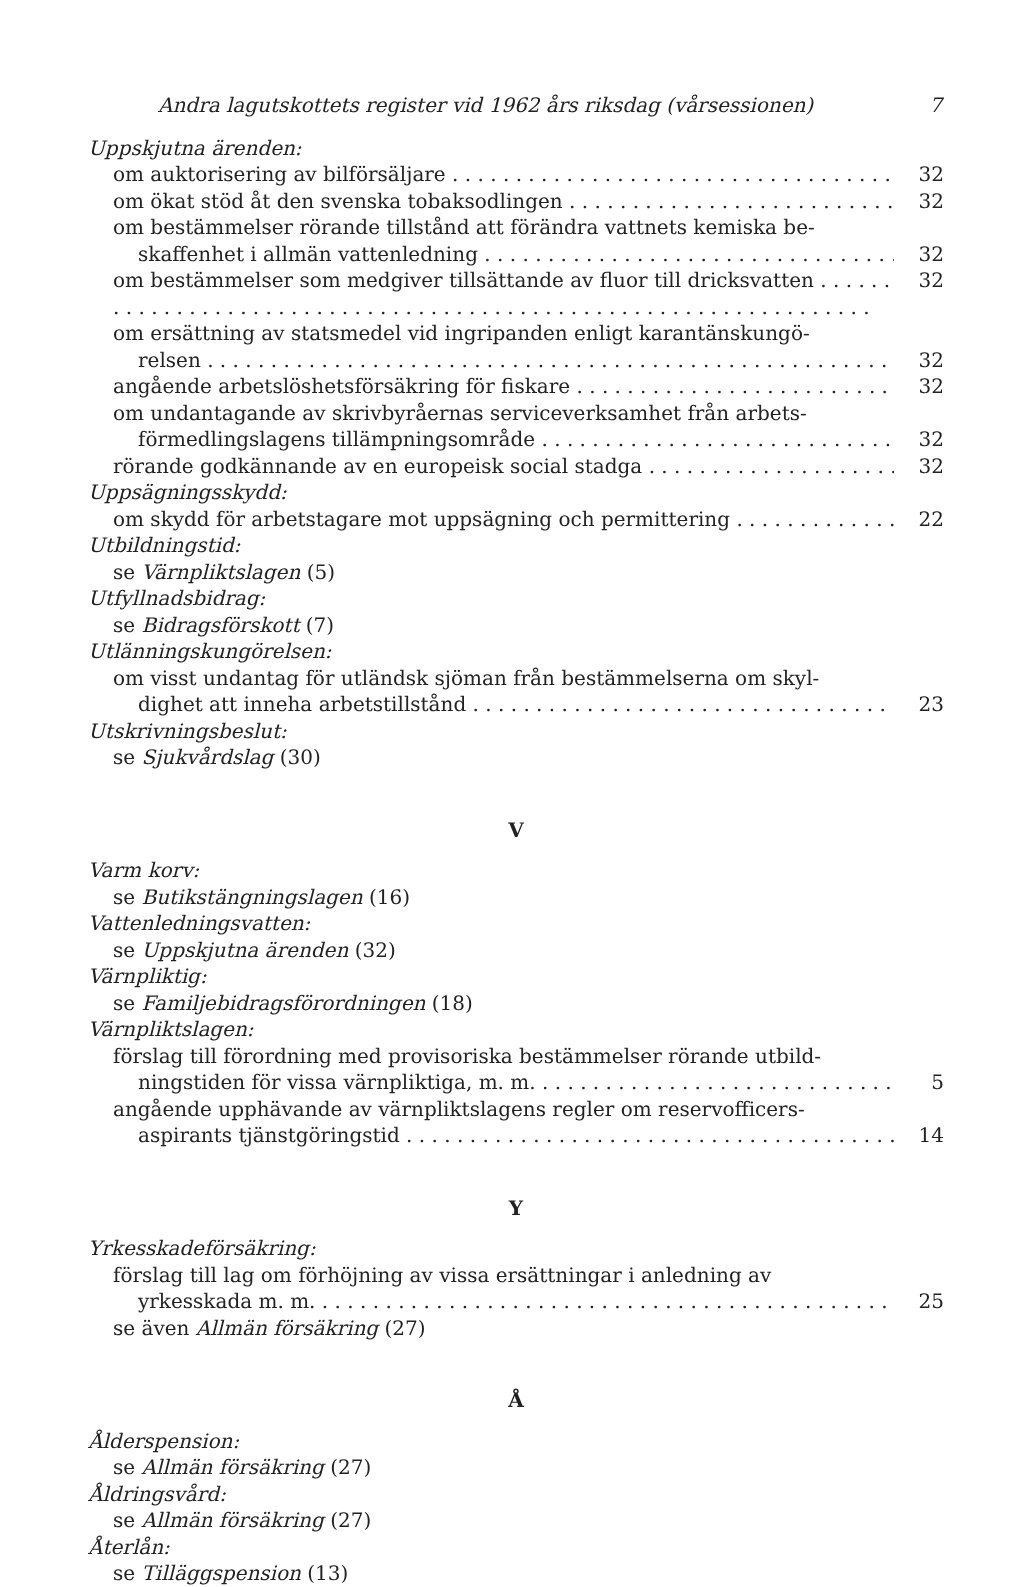Andra lagutskottets register vid 1962 års riksdag (vårsessionen) 7
Uppskjutna ärenden:
om auktorisering av bilförsäljare 32
om ökat stöd åt den svenska tobaksodlingen 32
om bestämmelser rörande tillstånd att förändra vattnets kemiska be-
skaffenhet i allmän vattenledning 32
om bestämmelser som medgiver tillsättande av fluor till dricksvatten 32
om ersättning av statsmedel vid ingripanden enligt karantänskungö-
relsen 32
angående arbetslöshetsförsäkring för fiskare 32
om undantagande av skrivbyråernas serviceverksamhet från arbets-
förmedlingslagens tillämpningsområde 32
rörande godkännande av en europeisk social stadga 32
Uppsägningsskydd:
om skydd för arbetstagare mot uppsägning och permittering 22
Utbildningstid:
se Värnpliktslagen (5)
Utfyllnadsbidrag:
se Bidragsförskott (7)
Utlänningskungörelsen:
om visst undantag för utländsk sjöman från bestämmelserna om skyl-
dighet att inneha arbetstillstånd 23
Utskrivningsbeslut:
se Sjukvårdslag (30)
V
Varm korv:
se Butikstängningslagen (16)
Vattenledningsvatten:
se Uppskjutna ärenden (32)
Värnpliktig:
se Familjebidragsförordningen (18)
Värnpliktslagen:
förslag till förordning med provisoriska bestämmelser rörande utbild-
ningstiden för vissa värnpliktiga, m. m. 5
angående upphävande av värnpliktslagens regler om reservofficers-
aspirants tjänstgöringstid 14
Y
Yrkesskadeförsäkring:
förslag till lag om förhöjning av vissa ersättningar i anledning av
yrkesskada m. m. 25
se även Allmän försäkring (27)
Å
Ålderspension:
se Allmän försäkring (27)
Åldringsvård:
se Allmän försäkring (27)
Återlån:
se Tilläggspension (13)